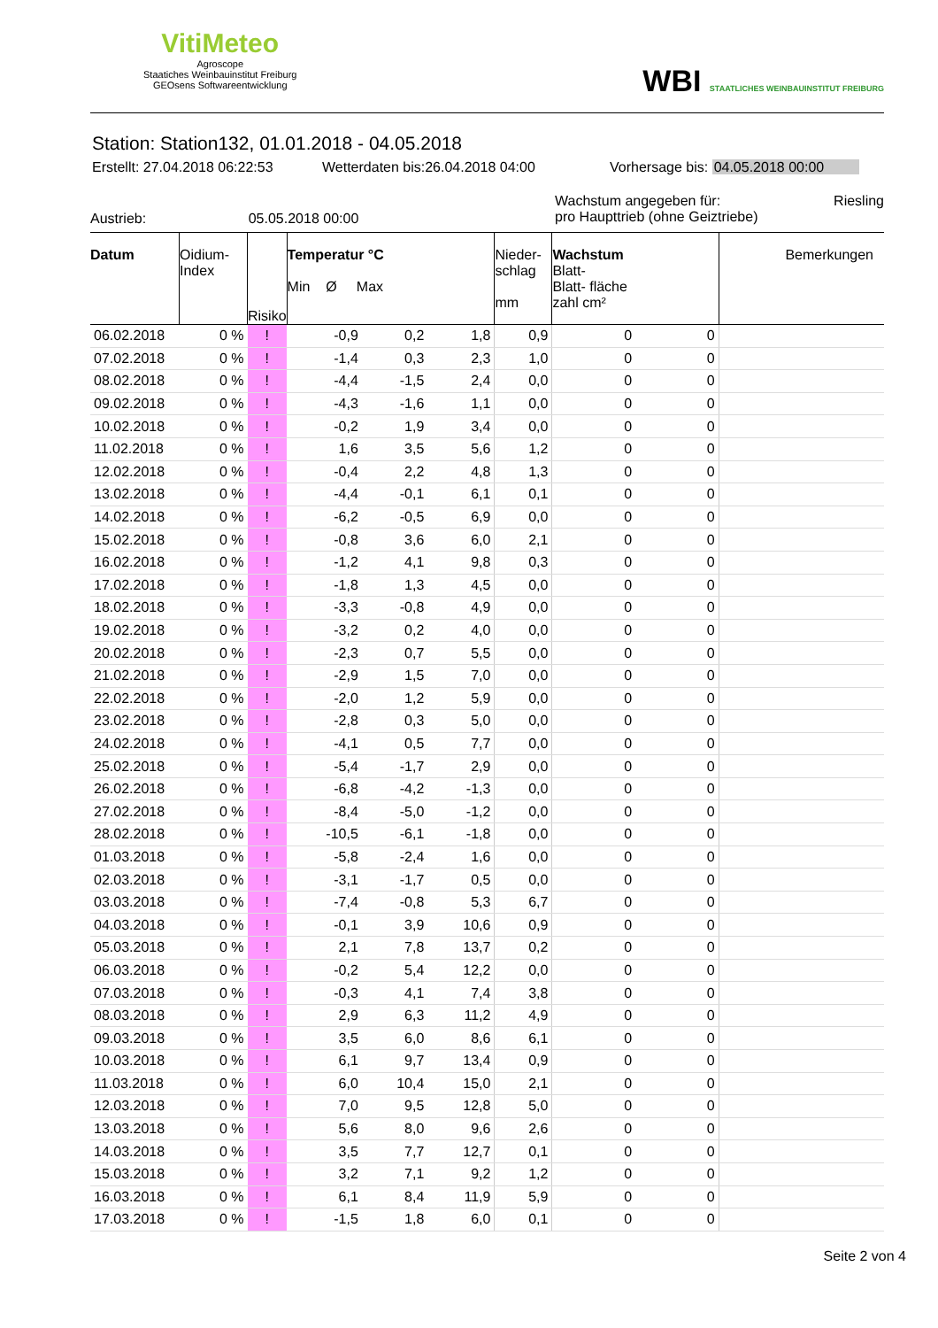VitiMeteo
Agroscope
Staatiches Weinbauinstitut Freiburg
GEOsens Softwareentwicklung
WBI STAATLICHES WEINBAUINSTITUT FREIBURG
Station: Station132, 01.01.2018 - 04.05.2018
Erstellt: 27.04.2018 06:22:53 Wetterdaten bis:26.04.2018 04:00 Vorhersage bis: 04.05.2018 00:00
Austrieb: 05.05.2018 00:00 Wachstum angegeben für: Riesling
pro Haupttrieb (ohne Geiztriebe)
| Datum | Oidium- Index | Risiko | Temperatur °C Min Ø Max | | | Nieder- schlag mm | Wachstum Blatt- Blatt- fläche zahl cm² | | Bemerkungen |
| --- | --- | --- | --- | --- | --- | --- | --- | --- | --- |
| 06.02.2018 | 0 % | ! | -0,9 | 0,2 | 1,8 | 0,9 | 0 | 0 | |
| 07.02.2018 | 0 % | ! | -1,4 | 0,3 | 2,3 | 1,0 | 0 | 0 | |
| 08.02.2018 | 0 % | ! | -4,4 | -1,5 | 2,4 | 0,0 | 0 | 0 | |
| 09.02.2018 | 0 % | ! | -4,3 | -1,6 | 1,1 | 0,0 | 0 | 0 | |
| 10.02.2018 | 0 % | ! | -0,2 | 1,9 | 3,4 | 0,0 | 0 | 0 | |
| 11.02.2018 | 0 % | ! | 1,6 | 3,5 | 5,6 | 1,2 | 0 | 0 | |
| 12.02.2018 | 0 % | ! | -0,4 | 2,2 | 4,8 | 1,3 | 0 | 0 | |
| 13.02.2018 | 0 % | ! | -4,4 | -0,1 | 6,1 | 0,1 | 0 | 0 | |
| 14.02.2018 | 0 % | ! | -6,2 | -0,5 | 6,9 | 0,0 | 0 | 0 | |
| 15.02.2018 | 0 % | ! | -0,8 | 3,6 | 6,0 | 2,1 | 0 | 0 | |
| 16.02.2018 | 0 % | ! | -1,2 | 4,1 | 9,8 | 0,3 | 0 | 0 | |
| 17.02.2018 | 0 % | ! | -1,8 | 1,3 | 4,5 | 0,0 | 0 | 0 | |
| 18.02.2018 | 0 % | ! | -3,3 | -0,8 | 4,9 | 0,0 | 0 | 0 | |
| 19.02.2018 | 0 % | ! | -3,2 | 0,2 | 4,0 | 0,0 | 0 | 0 | |
| 20.02.2018 | 0 % | ! | -2,3 | 0,7 | 5,5 | 0,0 | 0 | 0 | |
| 21.02.2018 | 0 % | ! | -2,9 | 1,5 | 7,0 | 0,0 | 0 | 0 | |
| 22.02.2018 | 0 % | ! | -2,0 | 1,2 | 5,9 | 0,0 | 0 | 0 | |
| 23.02.2018 | 0 % | ! | -2,8 | 0,3 | 5,0 | 0,0 | 0 | 0 | |
| 24.02.2018 | 0 % | ! | -4,1 | 0,5 | 7,7 | 0,0 | 0 | 0 | |
| 25.02.2018 | 0 % | ! | -5,4 | -1,7 | 2,9 | 0,0 | 0 | 0 | |
| 26.02.2018 | 0 % | ! | -6,8 | -4,2 | -1,3 | 0,0 | 0 | 0 | |
| 27.02.2018 | 0 % | ! | -8,4 | -5,0 | -1,2 | 0,0 | 0 | 0 | |
| 28.02.2018 | 0 % | ! | -10,5 | -6,1 | -1,8 | 0,0 | 0 | 0 | |
| 01.03.2018 | 0 % | ! | -5,8 | -2,4 | 1,6 | 0,0 | 0 | 0 | |
| 02.03.2018 | 0 % | ! | -3,1 | -1,7 | 0,5 | 0,0 | 0 | 0 | |
| 03.03.2018 | 0 % | ! | -7,4 | -0,8 | 5,3 | 6,7 | 0 | 0 | |
| 04.03.2018 | 0 % | ! | -0,1 | 3,9 | 10,6 | 0,9 | 0 | 0 | |
| 05.03.2018 | 0 % | ! | 2,1 | 7,8 | 13,7 | 0,2 | 0 | 0 | |
| 06.03.2018 | 0 % | ! | -0,2 | 5,4 | 12,2 | 0,0 | 0 | 0 | |
| 07.03.2018 | 0 % | ! | -0,3 | 4,1 | 7,4 | 3,8 | 0 | 0 | |
| 08.03.2018 | 0 % | ! | 2,9 | 6,3 | 11,2 | 4,9 | 0 | 0 | |
| 09.03.2018 | 0 % | ! | 3,5 | 6,0 | 8,6 | 6,1 | 0 | 0 | |
| 10.03.2018 | 0 % | ! | 6,1 | 9,7 | 13,4 | 0,9 | 0 | 0 | |
| 11.03.2018 | 0 % | ! | 6,0 | 10,4 | 15,0 | 2,1 | 0 | 0 | |
| 12.03.2018 | 0 % | ! | 7,0 | 9,5 | 12,8 | 5,0 | 0 | 0 | |
| 13.03.2018 | 0 % | ! | 5,6 | 8,0 | 9,6 | 2,6 | 0 | 0 | |
| 14.03.2018 | 0 % | ! | 3,5 | 7,7 | 12,7 | 0,1 | 0 | 0 | |
| 15.03.2018 | 0 % | ! | 3,2 | 7,1 | 9,2 | 1,2 | 0 | 0 | |
| 16.03.2018 | 0 % | ! | 6,1 | 8,4 | 11,9 | 5,9 | 0 | 0 | |
| 17.03.2018 | 0 % | ! | -1,5 | 1,8 | 6,0 | 0,1 | 0 | 0 | |
Seite 2 von 4